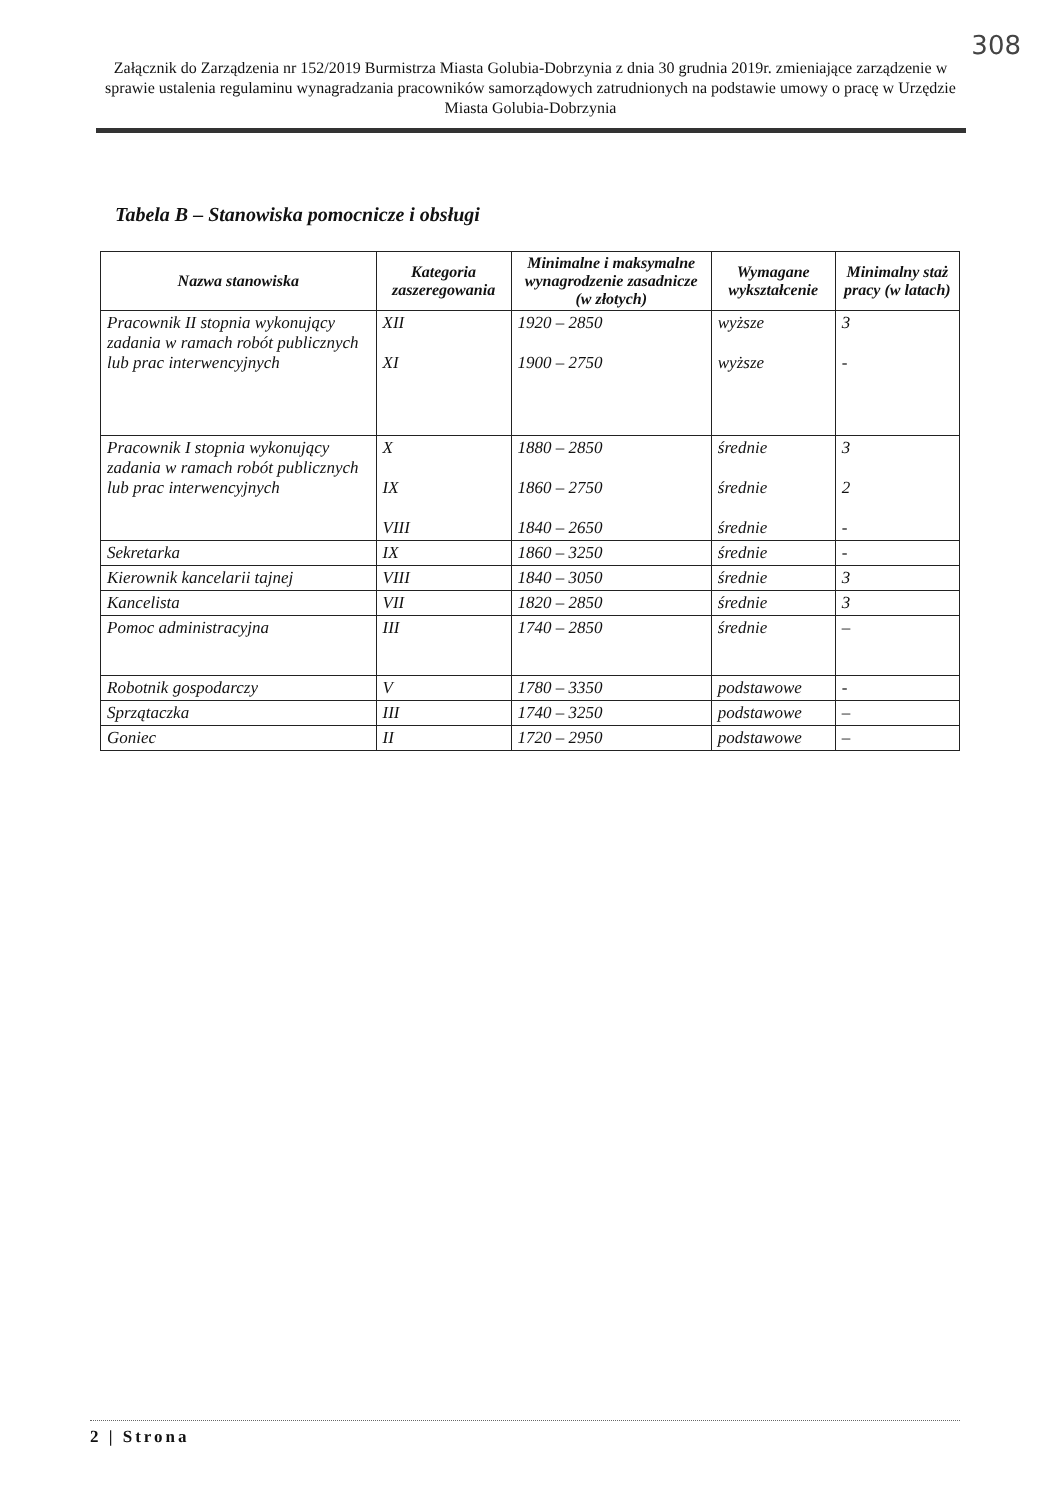308
Załącznik do Zarządzenia nr 152/2019 Burmistrza Miasta Golubia-Dobrzynia z dnia 30 grudnia 2019r. zmieniające zarządzenie w sprawie ustalenia regulaminu wynagradzania pracowników samorządowych zatrudnionych na podstawie umowy o pracę w Urzędzie Miasta Golubia-Dobrzynia
Tabela B – Stanowiska pomocnicze i obsługi
| Nazwa stanowiska | Kategoria zaszeregowania | Minimalne i maksymalne wynagrodzenie zasadnicze (w złotych) | Wymagane wykształcenie | Minimalny staż pracy (w latach) |
| --- | --- | --- | --- | --- |
| Pracownik II stopnia wykonujący zadania w ramach robót publicznych lub prac interwencyjnych | XII XI | 1920 – 2850 1900 – 2750 | wyższe wyższe | 3 - |
| Pracownik I stopnia wykonujący zadania w ramach robót publicznych lub prac interwencyjnych | X IX VIII | 1880 – 2850 1860 – 2750 1840 – 2650 | średnie średnie średnie | 3 2 - |
| Sekretarka | IX | 1860 – 3250 | średnie | - |
| Kierownik kancelarii tajnej | VIII | 1840 – 3050 | średnie | 3 |
| Kancelista | VII | 1820 – 2850 | średnie | 3 |
| Pomoc administracyjna | III | 1740 – 2850 | średnie | – |
| Robotnik gospodarczy | V | 1780 – 3350 | podstawowe | - |
| Sprzątaczka | III | 1740 – 3250 | podstawowe | – |
| Goniec | II | 1720 – 2950 | podstawowe | – |
2 | Strona